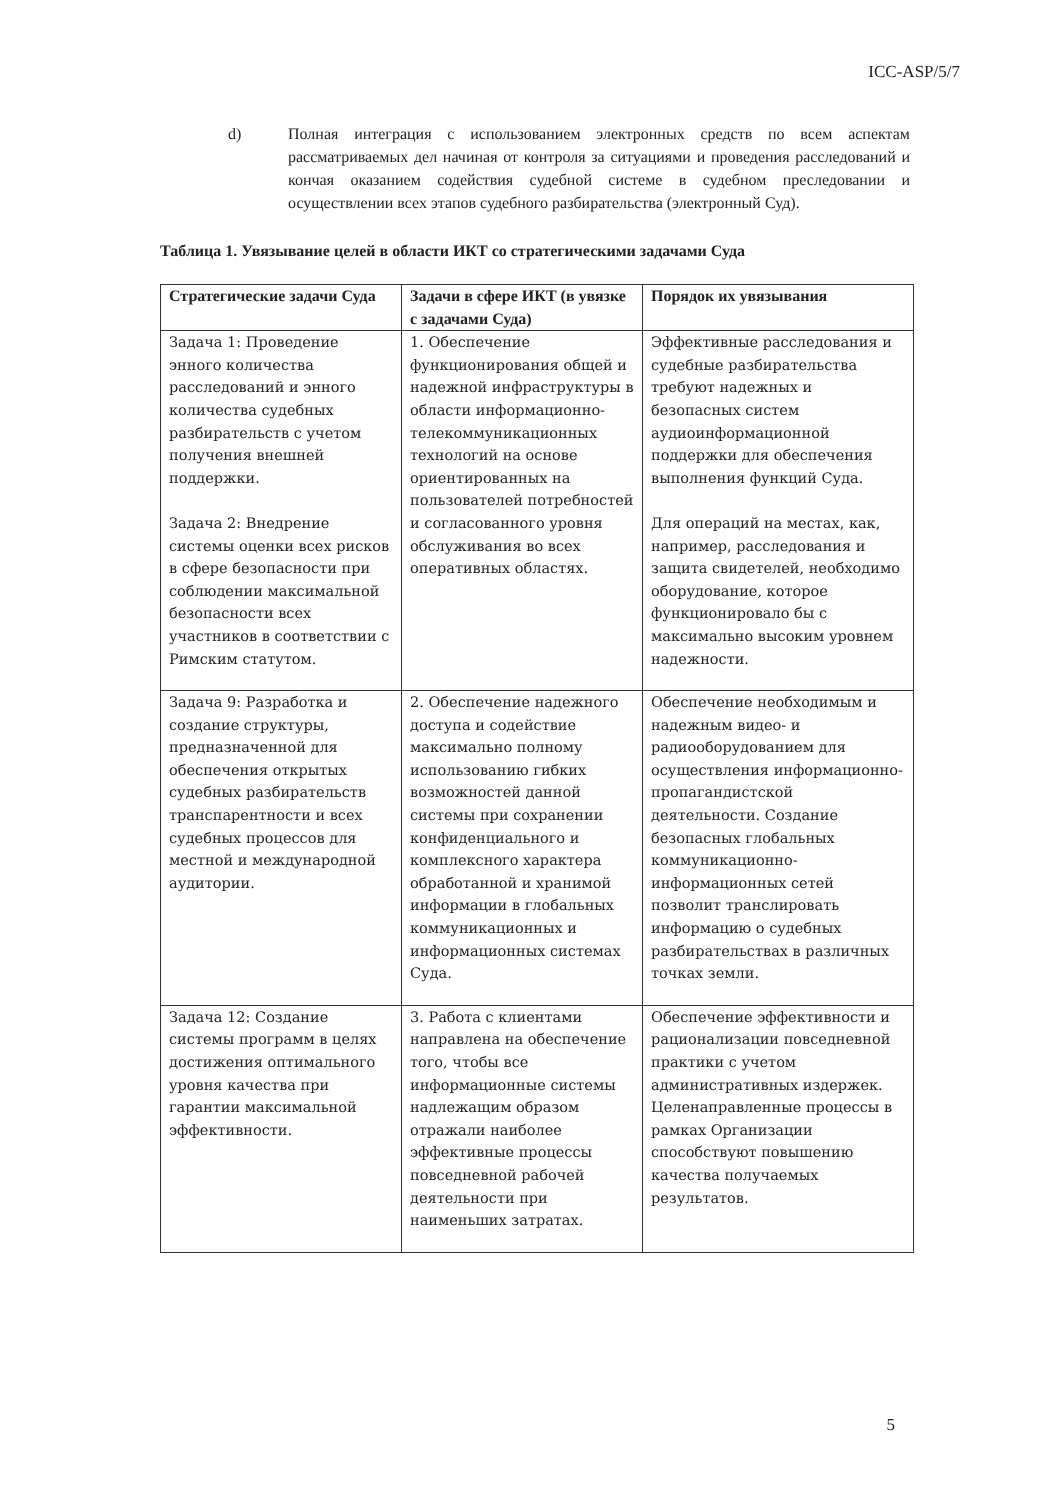ICC-ASP/5/7
d) Полная интеграция с использованием электронных средств по всем аспектам рассматриваемых дел начиная от контроля за ситуациями и проведения расследований и кончая оказанием содействия судебной системе в судебном преследовании и осуществлении всех этапов судебного разбирательства (электронный Суд).
Таблица 1. Увязывание целей в области ИКТ со стратегическими задачами Суда
| Стратегические задачи Суда | Задачи в сфере ИКТ (в увязке с задачами Суда) | Порядок их увязывания |
| --- | --- | --- |
| Задача 1: Проведение энного количества расследований и энного количества судебных разбирательств с учетом получения внешней поддержки. Задача 2: Внедрение системы оценки всех рисков в сфере безопасности при соблюдении максимальной безопасности всех участников в соответствии с Римским статутом. | 1. Обеспечение функционирования общей и надежной инфраструктуры в области информационно-телекоммуникационных технологий на основе ориентированных на пользователей потребностей и согласованного уровня обслуживания во всех оперативных областях. | Эффективные расследования и судебные разбирательства требуют надежных и безопасных систем аудиоинформационной поддержки для обеспечения выполнения функций Суда. Для операций на местах, как, например, расследования и защита свидетелей, необходимо оборудование, которое функционировало бы с максимально высоким уровнем надежности. |
| Задача 9: Разработка и создание структуры, предназначенной для обеспечения открытых судебных разбирательств транспарентности и всех судебных процессов для местной и международной аудитории. | 2. Обеспечение надежного доступа и содействие максимально полному использованию гибких возможностей данной системы при сохранении конфиденциального и комплексного характера обработанной и хранимой информации в глобальных коммуникационных и информационных системах Суда. | Обеспечение необходимым и надежным видео- и радиооборудованием для осуществления информационно-пропагандистской деятельности. Создание безопасных глобальных коммуникационно-информационных сетей позволит транслировать информацию о судебных разбирательствах в различных точках земли. |
| Задача 12: Создание системы программ в целях достижения оптимального уровня качества при гарантии максимальной эффективности. | 3. Работа с клиентами направлена на обеспечение того, чтобы все информационные системы надлежащим образом отражали наиболее эффективные процессы повседневной рабочей деятельности при наименьших затратах. | Обеспечение эффективности и рационализации повседневной практики с учетом административных издержек. Целенаправленные процессы в рамках Организации способствуют повышению качества получаемых результатов. |
5